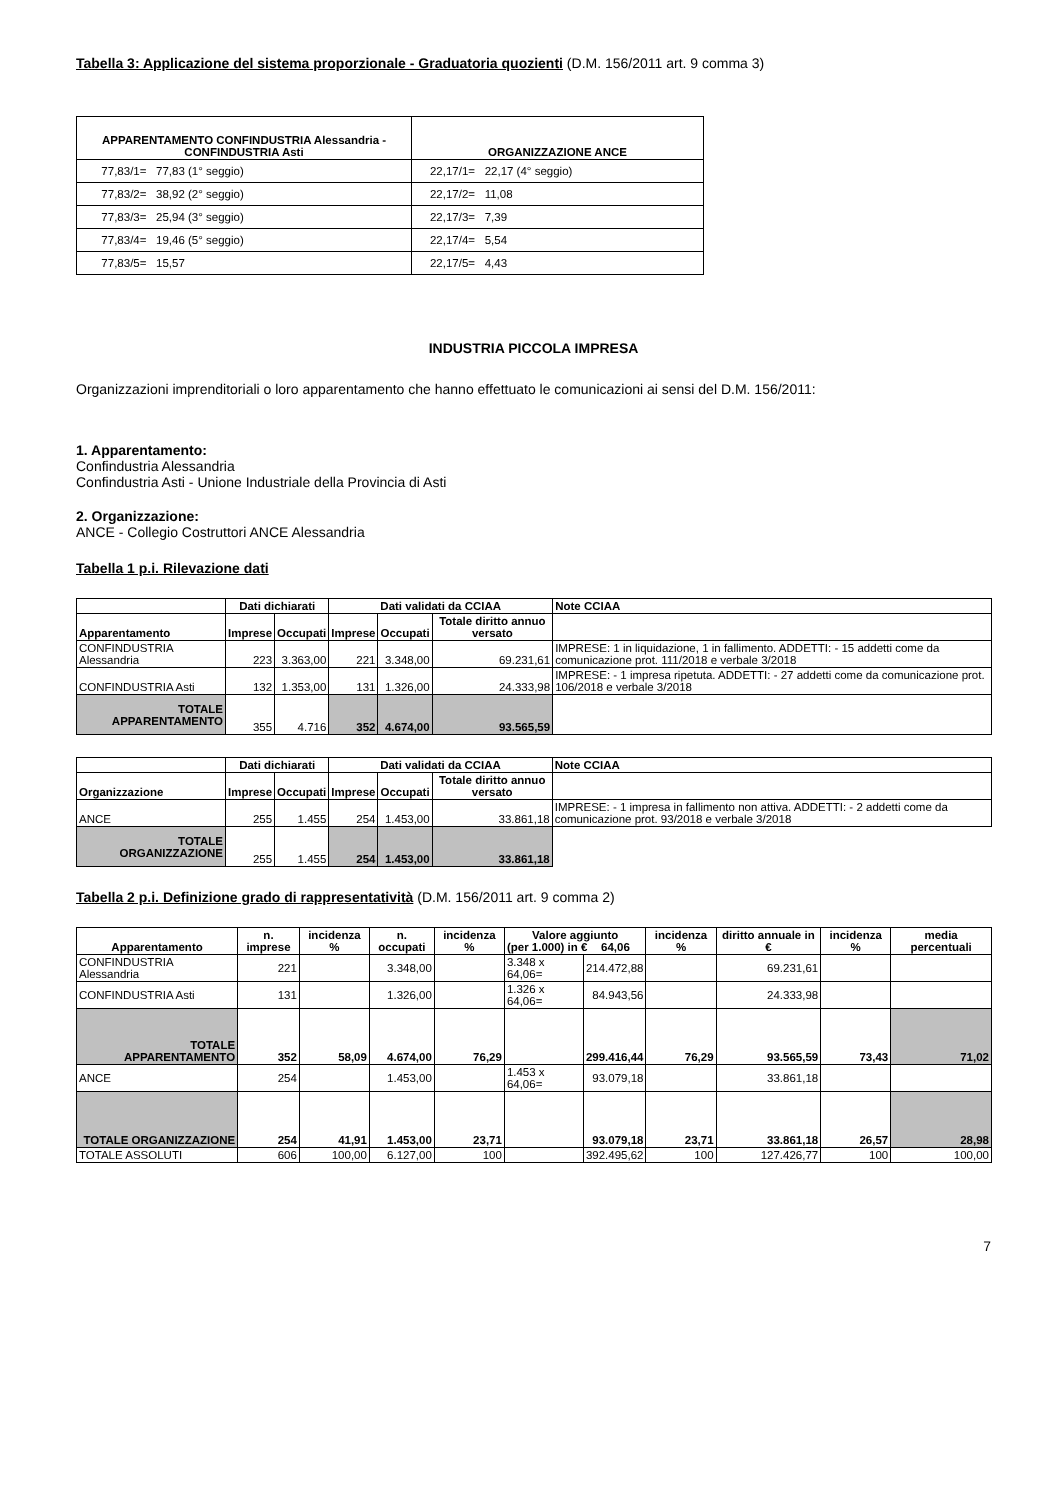Tabella 3: Applicazione del sistema proporzionale - Graduatoria quozienti (D.M. 156/2011 art. 9 comma 3)
| APPARENTAMENTO CONFINDUSTRIA Alessandria - CONFINDUSTRIA Asti | ORGANIZZAZIONE ANCE |
| --- | --- |
| 77,83/1= 77,83 (1° seggio) | 22,17/1= 22,17 (4° seggio) |
| 77,83/2= 38,92 (2° seggio) | 22,17/2= 11,08 |
| 77,83/3= 25,94 (3° seggio) | 22,17/3= 7,39 |
| 77,83/4= 19,46 (5° seggio) | 22,17/4= 5,54 |
| 77,83/5= 15,57 | 22,17/5= 4,43 |
INDUSTRIA PICCOLA IMPRESA
Organizzazioni imprenditoriali o loro apparentamento che hanno effettuato le comunicazioni ai sensi del D.M. 156/2011:
1. Apparentamento:
Confindustria Alessandria
Confindustria Asti - Unione Industriale della Provincia di Asti
2. Organizzazione:
ANCE - Collegio Costruttori ANCE Alessandria
Tabella 1 p.i. Rilevazione dati
| | Dati dichiarati | | Dati validati da CCIAA | | | Note CCIAA |
| Apparentamento | Imprese | Occupati | Imprese | Occupati | Totale diritto annuo versato | |
| CONFINDUSTRIA Alessandria | 223 | 3.363,00 | 221 | 3.348,00 | 69.231,61 | IMPRESE: 1 in liquidazione, 1 in fallimento. ADDETTI: - 15 addetti come da comunicazione prot. 111/2018 e verbale 3/2018 |
| CONFINDUSTRIA Asti | 132 | 1.353,00 | 131 | 1.326,00 | 24.333,98 | IMPRESE: - 1 impresa ripetuta. ADDETTI: - 27 addetti come da comunicazione prot. 106/2018 e verbale 3/2018 |
| TOTALE APPARENTAMENTO | 355 | 4.716 | 352 | 4.674,00 | 93.565,59 | |
| | Dati dichiarati | | Dati validati da CCIAA | | | Note CCIAA |
| Organizzazione | Imprese | Occupati | Imprese | Occupati | Totale diritto annuo versato | |
| ANCE | 255 | 1.455 | 254 | 1.453,00 | 33.861,18 | IMPRESE: - 1 impresa in fallimento non attiva. ADDETTI: - 2 addetti come da comunicazione prot. 93/2018 e verbale 3/2018 |
| TOTALE ORGANIZZAZIONE | 255 | 1.455 | 254 | 1.453,00 | 33.861,18 | |
Tabella 2 p.i. Definizione grado di rappresentatività (D.M. 156/2011 art. 9 comma 2)
| Apparentamento | n. imprese | incidenza % | n. occupati | incidenza % | Valore aggiunto (per 1.000) in € 64,06 | | incidenza % | diritto annuale in € | incidenza % | media percentuali |
| --- | --- | --- | --- | --- | --- | --- | --- | --- | --- | --- |
| CONFINDUSTRIA Alessandria | 221 | | 3.348,00 | | 3.348 x 64,06= | 214.472,88 | | 69.231,61 | | |
| CONFINDUSTRIA Asti | 131 | | 1.326,00 | | 1.326 x 64,06= | 84.943,56 | | 24.333,98 | | |
| TOTALE APPARENTAMENTO | 352 | 58,09 | 4.674,00 | 76,29 | | 299.416,44 | 76,29 | 93.565,59 | 73,43 | 71,02 |
| ANCE | 254 | | 1.453,00 | | 1.453 x 64,06= | 93.079,18 | | 33.861,18 | | |
| TOTALE ORGANIZZAZIONE | 254 | 41,91 | 1.453,00 | 23,71 | | 93.079,18 | 23,71 | 33.861,18 | 26,57 | 28,98 |
| TOTALE ASSOLUTI | 606 | 100,00 | 6.127,00 | 100 | | 392.495,62 | 100 | 127.426,77 | 100 | 100,00 |
7